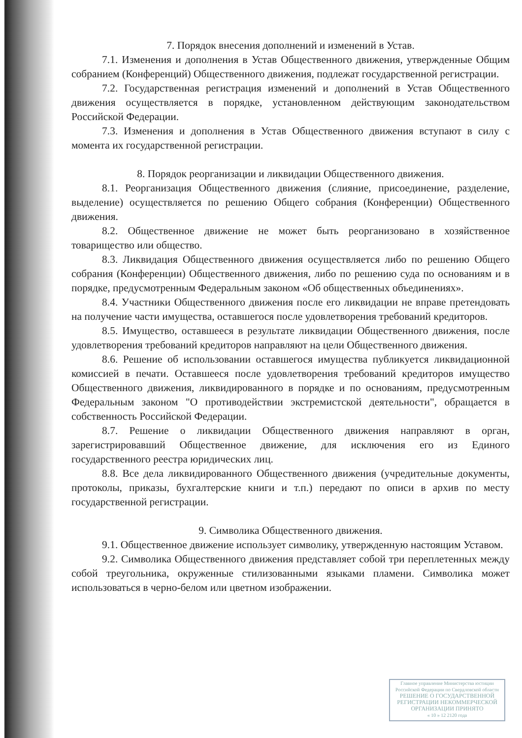7. Порядок внесения дополнений и изменений в Устав.
7.1. Изменения и дополнения в Устав Общественного движения, утвержденные Общим собранием (Конференций) Общественного движения, подлежат государственной регистрации.
7.2. Государственная регистрация изменений и дополнений в Устав Общественного движения осуществляется в порядке, установленном действующим законодательством Российской Федерации.
7.3. Изменения и дополнения в Устав Общественного движения вступают в силу с момента их государственной регистрации.
8. Порядок реорганизации и ликвидации Общественного движения.
8.1. Реорганизация Общественного движения (слияние, присоединение, разделение, выделение) осуществляется по решению Общего собрания (Конференции) Общественного движения.
8.2. Общественное движение не может быть реорганизовано в хозяйственное товарищество или общество.
8.3. Ликвидация Общественного движения осуществляется либо по решению Общего собрания (Конференции) Общественного движения, либо по решению суда по основаниям и в порядке, предусмотренным Федеральным законом «Об общественных объединениях».
8.4. Участники Общественного движения после его ликвидации не вправе претендовать на получение части имущества, оставшегося после удовлетворения требований кредиторов.
8.5. Имущество, оставшееся в результате ликвидации Общественного движения, после удовлетворения требований кредиторов направляют на цели Общественного движения.
8.6. Решение об использовании оставшегося имущества публикуется ликвидационной комиссией в печати. Оставшееся после удовлетворения требований кредиторов имущество Общественного движения, ликвидированного в порядке и по основаниям, предусмотренным Федеральным законом "О противодействии экстремистской деятельности", обращается в собственность Российской Федерации.
8.7. Решение о ликвидации Общественного движения направляют в орган, зарегистрировавший Общественное движение, для исключения его из Единого государственного реестра юридических лиц.
8.8. Все дела ликвидированного Общественного движения (учредительные документы, протоколы, приказы, бухгалтерские книги и т.п.) передают по описи в архив по месту государственной регистрации.
9. Символика Общественного движения.
9.1. Общественное движение использует символику, утвержденную настоящим Уставом.
9.2. Символика Общественного движения представляет собой три переплетенных между собой треугольника, окруженные стилизованными языками пламени. Символика может использоваться в черно-белом или цветном изображении.
Главное управление Министерства юстиции Российской Федерации по Свердловской области
РЕШЕНИЕ О ГОСУДАРСТВЕННОЙ РЕГИСТРАЦИИ НЕКОММЕРЧЕСКОЙ ОРГАНИЗАЦИИ ПРИНЯТО
« 10 » 12 2120 года